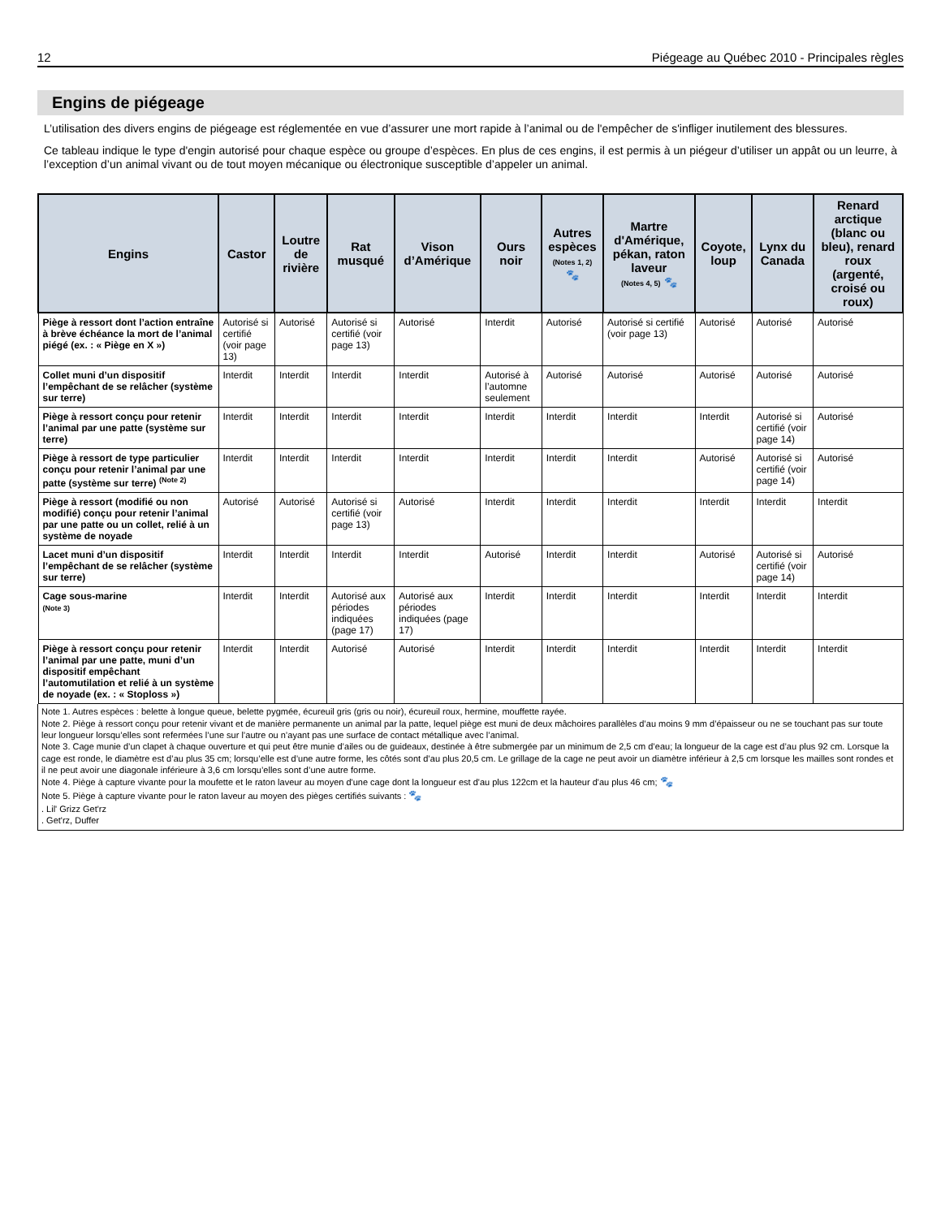12 Piégeage au Québec 2010 - Principales règles
Engins de piégeage
L’utilisation des divers engins de piégeage est réglementée en vue d’assurer une mort rapide à l’animal ou de l'empêcher de s'infliger inutilement des blessures.
Ce tableau indique le type d'engin autorisé pour chaque espèce ou groupe d’espèces. En plus de ces engins, il est permis à un piégeur d’utiliser un appât ou un leurre, à l’exception d’un animal vivant ou de tout moyen mécanique ou électronique susceptible d’appeler un animal.
| Engins | Castor | Loutre de rivière | Rat musqué | Vison d’Amérique | Ours noir | Autres espèces (Notes 1, 2) 🐾 | Martre d'Amérique, pékan, raton laveur (Notes 4, 5) 🐾 | Coyote, loup | Lynx du Canada | Renard arctique (blanc ou bleu), renard roux (argenté, croisé ou roux) |
| --- | --- | --- | --- | --- | --- | --- | --- | --- | --- | --- |
| Piège à ressort dont l’action entraîne à brève échéance la mort de l’animal piégé (ex. : « Piège en X ») | Autorisé si certifié (voir page 13) | Autorisé | Autorisé si certifié (voir page 13) | Autorisé | Interdit | Autorisé | Autorisé si certifié (voir page 13) | Autorisé | Autorisé | Autorisé |
| Collet muni d’un dispositif l’empêchant de se relâcher (système sur terre) | Interdit | Interdit | Interdit | Interdit | Autorisé à l’automne seulement | Autorisé | Autorisé | Autorisé | Autorisé | Autorisé |
| Piège à ressort conçu pour retenir l’animal par une patte (système sur terre) | Interdit | Interdit | Interdit | Interdit | Interdit | Interdit | Interdit | Interdit | Autorisé si certifié (voir page 14) | Autorisé |
| Piège à ressort de type particulier conçu pour retenir l’animal par une patte (système sur terre) <sup>(Note 2)</sup> | Interdit | Interdit | Interdit | Interdit | Interdit | Interdit | Interdit | Autorisé | Autorisé si certifié (voir page 14) | Autorisé |
| Piège à ressort (modifié ou non modifié) conçu pour retenir l’animal par une patte ou un collet, relié à un système de noyade | Autorisé | Autorisé | Autorisé si certifié (voir page 13) | Autorisé | Interdit | Interdit | Interdit | Interdit | Interdit | Interdit |
| Lacet muni d’un dispositif l’empêchant de se relâcher (système sur terre) | Interdit | Interdit | Interdit | Interdit | Autorisé | Interdit | Interdit | Autorisé | Autorisé si certifié (voir page 14) | Autorisé |
| Cage sous-marine (Note 3) | Interdit | Interdit | Autorisé aux périodes indiquées (page 17) | Autorisé aux périodes indiquées (page 17) | Interdit | Interdit | Interdit | Interdit | Interdit | Interdit |
| Piège à ressort conçu pour retenir l’animal par une patte, muni d’un dispositif empêchant l’automutilation et relié à un système de noyade (ex. : « Stoploss ») | Interdit | Interdit | Autorisé | Autorisé | Interdit | Interdit | Interdit | Interdit | Interdit | Interdit |
Note 1. Autres espèces : belette à longue queue, belette pygmée, écureuil gris (gris ou noir), écureuil roux, hermine, mouffette rayée.
Note 2. Piège à ressort conçu pour retenir vivant et de manière permanente un animal par la patte, lequel piège est muni de deux mâchoires parallèles d’au moins 9 mm d’épaisseur ou ne se touchant pas sur toute leur longueur lorsqu’elles sont refermées l’une sur l’autre ou n’ayant pas une surface de contact métallique avec l’animal.
Note 3. Cage munie d’un clapet à chaque ouverture et qui peut être munie d’ailes ou de guideaux, destinée à être submergée par un minimum de 2,5 cm d’eau; la longueur de la cage est d’au plus 92 cm. Lorsque la cage est ronde, le diamètre est d’au plus 35 cm; lorsqu’elle est d’une autre forme, les côtés sont d’au plus 20,5 cm. Le grillage de la cage ne peut avoir un diamètre inférieur à 2,5 cm lorsque les mailles sont rondes et il ne peut avoir une diagonale inférieure à 3,6 cm lorsqu’elles sont d’une autre forme.
Note 4. Piège à capture vivante pour la moufette et le raton laveur au moyen d'une cage dont la longueur est d'au plus 122cm et la hauteur d'au plus 46 cm; 🐾
Note 5. Piège à capture vivante pour le raton laveur au moyen des pièges certifiés suivants : 🐾
. Lil' Grizz Get'rz
. Get'rz, Duffer